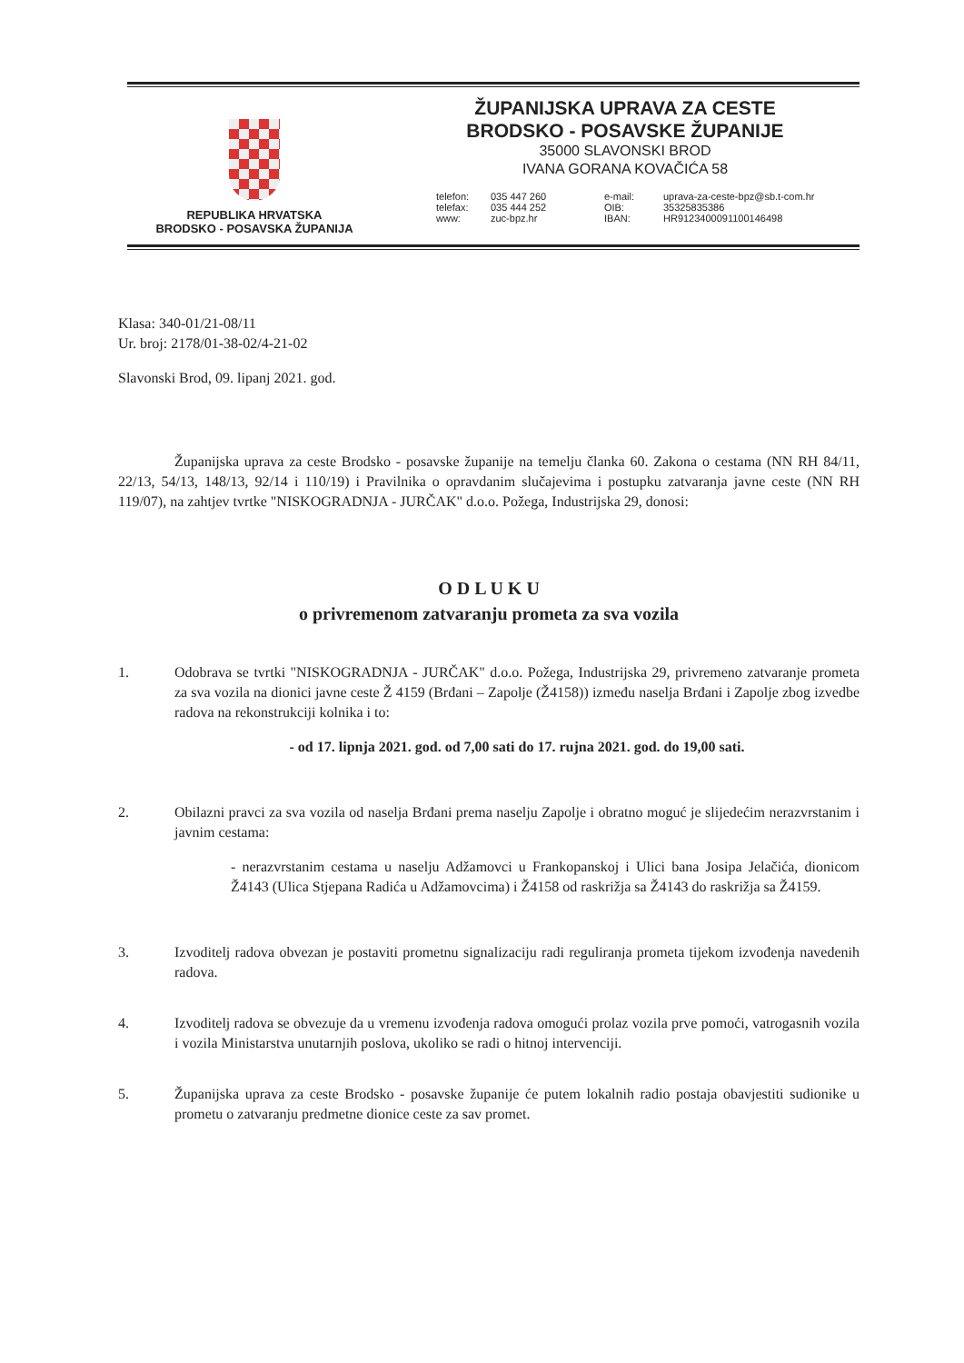REPUBLIKA HRVATSKA
BRODSKO - POSAVSKA ŽUPANIJA
ŽUPANIJSKA UPRAVA ZA CESTE
BRODSKO - POSAVSKE ŽUPANIJE
35000 SLAVONSKI BROD
IVANA GORANA KOVAČIĆA 58
telefon: 035 447 260 e-mail: uprava-za-ceste-bpz@sb.t-com.hr telefax: 035 444 252 OIB: 35325835386 www: zuc-bpz.hr IBAN: HR9123400091100146498
Klasa: 340-01/21-08/11
Ur. broj: 2178/01-38-02/4-21-02
Slavonski Brod, 09. lipanj 2021. god.
Županijska uprava za ceste Brodsko - posavske županije na temelju članka 60. Zakona o cestama (NN RH 84/11, 22/13, 54/13, 148/13, 92/14 i 110/19) i Pravilnika o opravdanim slučajevima i postupku zatvaranja javne ceste (NN RH 119/07), na zahtjev tvrtke "NISKOGRADNJA - JURČAK" d.o.o. Požega, Industrijska 29, donosi:
O D L U K U
o privremenom zatvaranju prometa za sva vozila
1. Odobrava se tvrtki "NISKOGRADNJA - JURČAK" d.o.o. Požega, Industrijska 29, privremeno zatvaranje prometa za sva vozila na dionici javne ceste Ž 4159 (Brđani – Zapolje (Ž4158)) između naselja Brđani i Zapolje zbog izvedbe radova na rekonstrukciji kolnika i to:
- od 17. lipnja 2021. god. od 7,00 sati do 17. rujna 2021. god. do 19,00 sati.
2. Obilazni pravci za sva vozila od naselja Brđani prema naselju Zapolje i obratno moguć je slijedećim nerazvrstanim i javnim cestama:
- nerazvrstanim cestama u naselju Adžamovci u Frankopanskoj i Ulici bana Josipa Jelačića, dionicom Ž4143 (Ulica Stjepana Radića u Adžamovcima) i Ž4158 od raskrižja sa Ž4143 do raskrižja sa Ž4159.
3. Izvoditelj radova obvezan je postaviti prometnu signalizaciju radi reguliranja prometa tijekom izvođenja navedenih radova.
4. Izvoditelj radova se obvezuje da u vremenu izvođenja radova omogući prolaz vozila prve pomoći, vatrogasnih vozila i vozila Ministarstva unutarnjih poslova, ukoliko se radi o hitnoj intervenciji.
5. Županijska uprava za ceste Brodsko - posavske županije će putem lokalnih radio postaja obavjestiti sudionike u prometu o zatvaranju predmetne dionice ceste za sav promet.